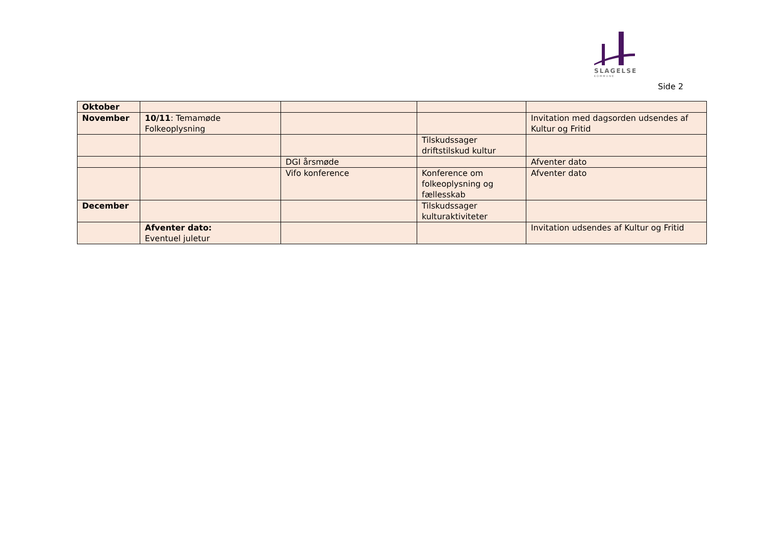SLAGELSE
KOMMUNE
Side 2
| Oktober | | | | |
| November | 10/11 : Temamøde Folkeoplysning | | | Invitation med dagsorden udsendes af Kultur og Fritid |
| | | | Tilskudssager driftstilskud kultur | |
| | | DGI årsmøde | | Afventer dato |
| | | Vifo konference | Konference om folkeoplysning og fællesskab | Afventer dato |
| December | | | Tilskudssager kulturaktiviteter | |
| | Afventer dato: Eventuel juletur | | | Invitation udsendes af Kultur og Fritid |